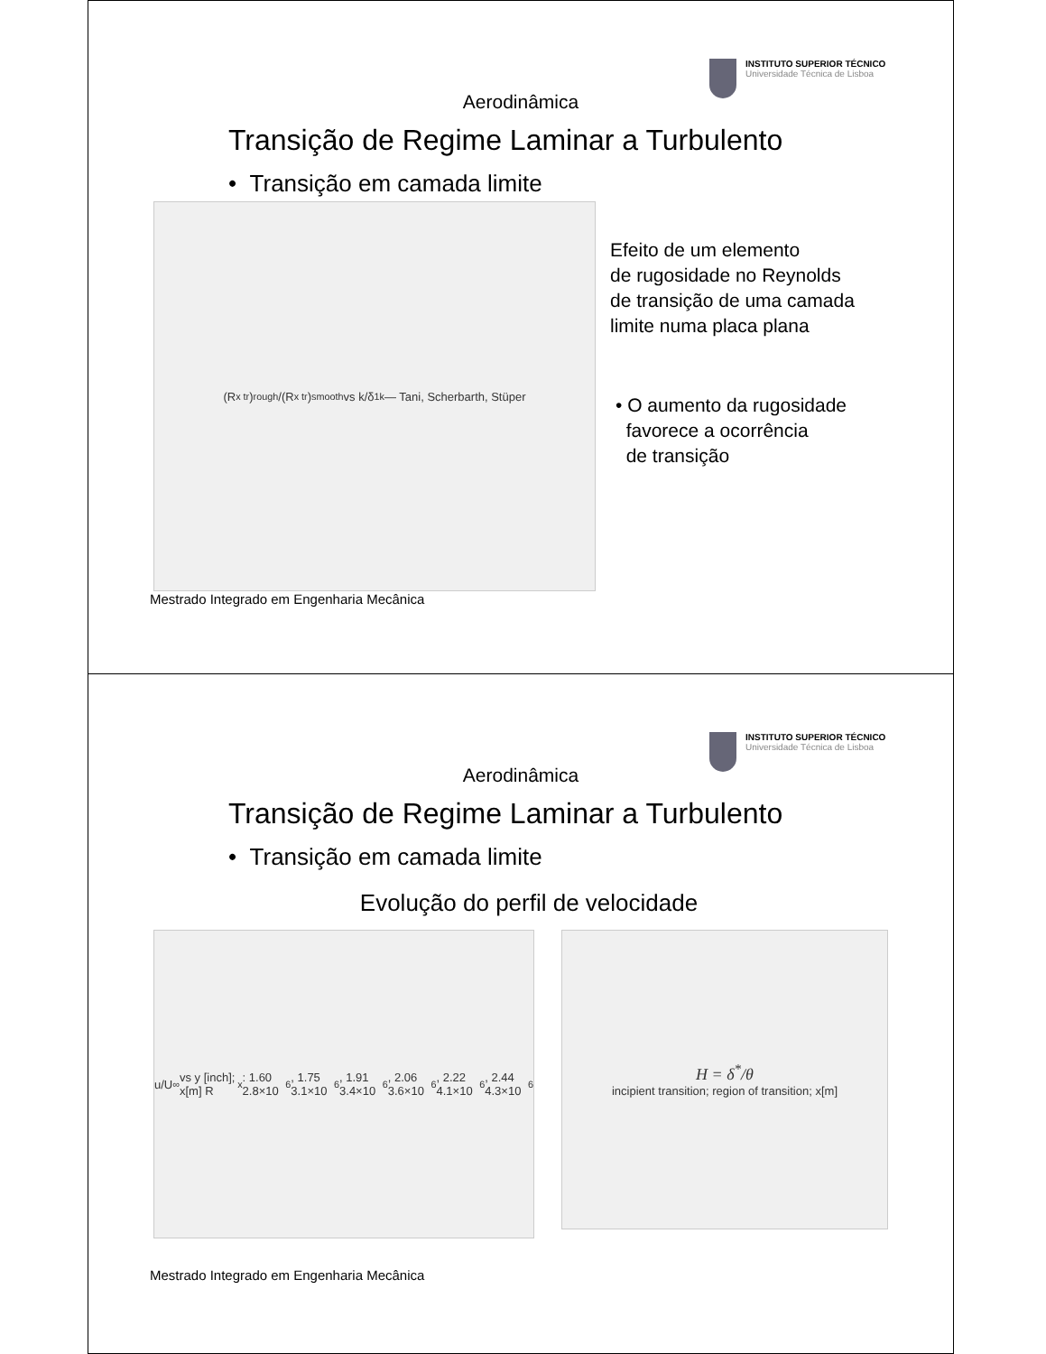INSTITUTO SUPERIOR TÉCNICO
Universidade Técnica de Lisboa
Aerodinâmica
Transição de Regime Laminar a Turbulento
• Transição em camada limite
(R<sub>x tr</sub>)<sub>rough</sub>/(R<sub>x tr</sub>)<sub>smooth</sub> vs k/δ<sub>1k</sub> — Tani, Scherbarth, Stüper
Efeito de um elemento
de rugosidade no Reynolds
de transição de uma camada
limite numa placa plana
• O aumento da rugosidade
favorece a ocorrência
de transição
Mestrado Integrado em Engenharia Mecânica
INSTITUTO SUPERIOR TÉCNICO
Universidade Técnica de Lisboa
Aerodinâmica
Transição de Regime Laminar a Turbulento
• Transição em camada limite
Evolução do perfil de velocidade
u/U<sub>∞</sub> vs y [inch]; x[m] R<sub>x</sub>: 1.60 2.8×10<sup>6</sup>, 1.75 3.1×10<sup>6</sup>, 1.91 3.4×10<sup>6</sup>, 2.06 3.6×10<sup>6</sup>, 2.22 4.1×10<sup>6</sup>, 2.44 4.3×10<sup>6</sup>
H = δ<sup>*</sup>/θ
incipient transition; region of transition; x[m]
Mestrado Integrado em Engenharia Mecânica